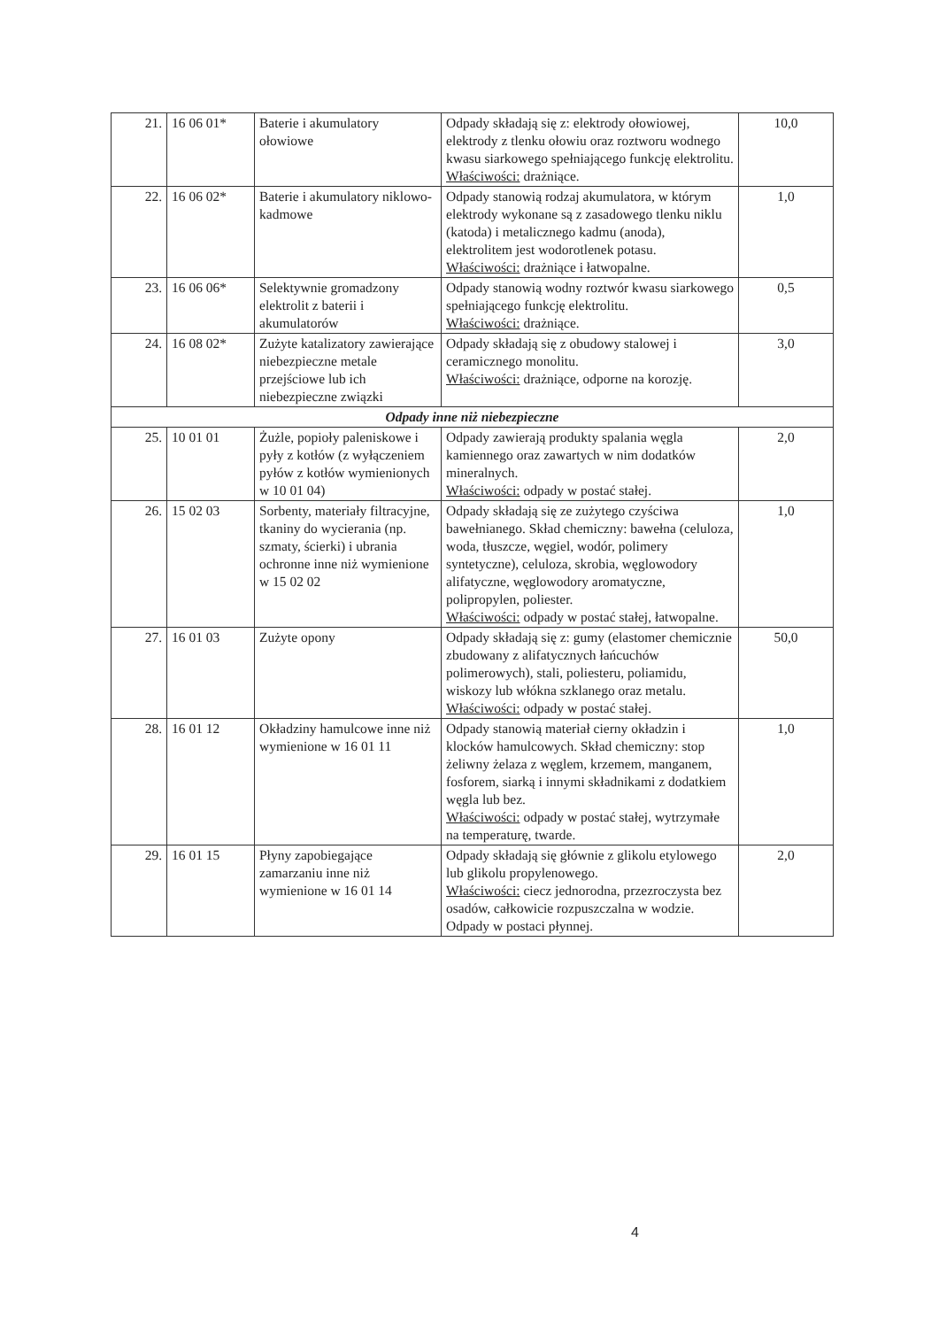| 21. | 16 06 01* | Baterie i akumulatory ołowiowe | Odpady składają się z: elektrody ołowiowej, elektrody z tlenku ołowiu oraz roztworu wodnego kwasu siarkowego spełniającego funkcję elektrolitu. Właściwości: drażniące. | 10,0 |
| 22. | 16 06 02* | Baterie i akumulatory niklowo-kadmowe | Odpady stanowią rodzaj akumulatora, w którym elektrody wykonane są z zasadowego tlenku niklu (katoda) i metalicznego kadmu (anoda), elektrolitem jest wodorotlenek potasu. Właściwości: drażniące i łatwopalne. | 1,0 |
| 23. | 16 06 06* | Selektywnie gromadzony elektrolit z baterii i akumulatorów | Odpady stanowią wodny roztwór kwasu siarkowego spełniającego funkcję elektrolitu. Właściwości: drażniące. | 0,5 |
| 24. | 16 08 02* | Zużyte katalizatory zawierające niebezpieczne metale przejściowe lub ich niebezpieczne związki | Odpady składają się z obudowy stalowej i ceramicznego monolitu. Właściwości: drażniące, odporne na korozję. | 3,0 |
| Odpady inne niż niebezpieczne | | | | |
| 25. | 10 01 01 | Żużle, popioły paleniskowe i pyły z kotłów (z wyłączeniem pyłów z kotłów wymienionych w 10 01 04) | Odpady zawierają produkty spalania węgla kamiennego oraz zawartych w nim dodatków mineralnych. Właściwości: odpady w postać stałej. | 2,0 |
| 26. | 15 02 03 | Sorbenty, materiały filtracyjne, tkaniny do wycierania (np. szmaty, ścierki) i ubrania ochronne inne niż wymienione w 15 02 02 | Odpady składają się ze zużytego czyściwa bawełnianego. Skład chemiczny: bawełna (celuloza, woda, tłuszcze, węgiel, wodór, polimery syntetyczne), celuloza, skrobia, węglowodory alifatyczne, węglowodory aromatyczne, polipropylen, poliester. Właściwości: odpady w postać stałej, łatwopalne. | 1,0 |
| 27. | 16 01 03 | Zużyte opony | Odpady składają się z: gumy (elastomer chemicznie zbudowany z alifatycznych łańcuchów polimerowych), stali, poliesteru, poliamidu, wiskozy lub włókna szklanego oraz metalu. Właściwości: odpady w postać stałej. | 50,0 |
| 28. | 16 01 12 | Okładziny hamulcowe inne niż wymienione w 16 01 11 | Odpady stanowią materiał cierny okładzin i klocków hamulcowych. Skład chemiczny: stop żeliwny żelaza z węglem, krzemem, manganem, fosforem, siarką i innymi składnikami z dodatkiem węgla lub bez. Właściwości: odpady w postać stałej, wytrzymałe na temperaturę, twarde. | 1,0 |
| 29. | 16 01 15 | Płyny zapobiegające zamarzaniu inne niż wymienione w 16 01 14 | Odpady składają się głównie z glikolu etylowego lub glikolu propylenowego. Właściwości: ciecz jednorodna, przezroczysta bez osadów, całkowicie rozpuszczalna w wodzie. Odpady w postaci płynnej. | 2,0 |
4